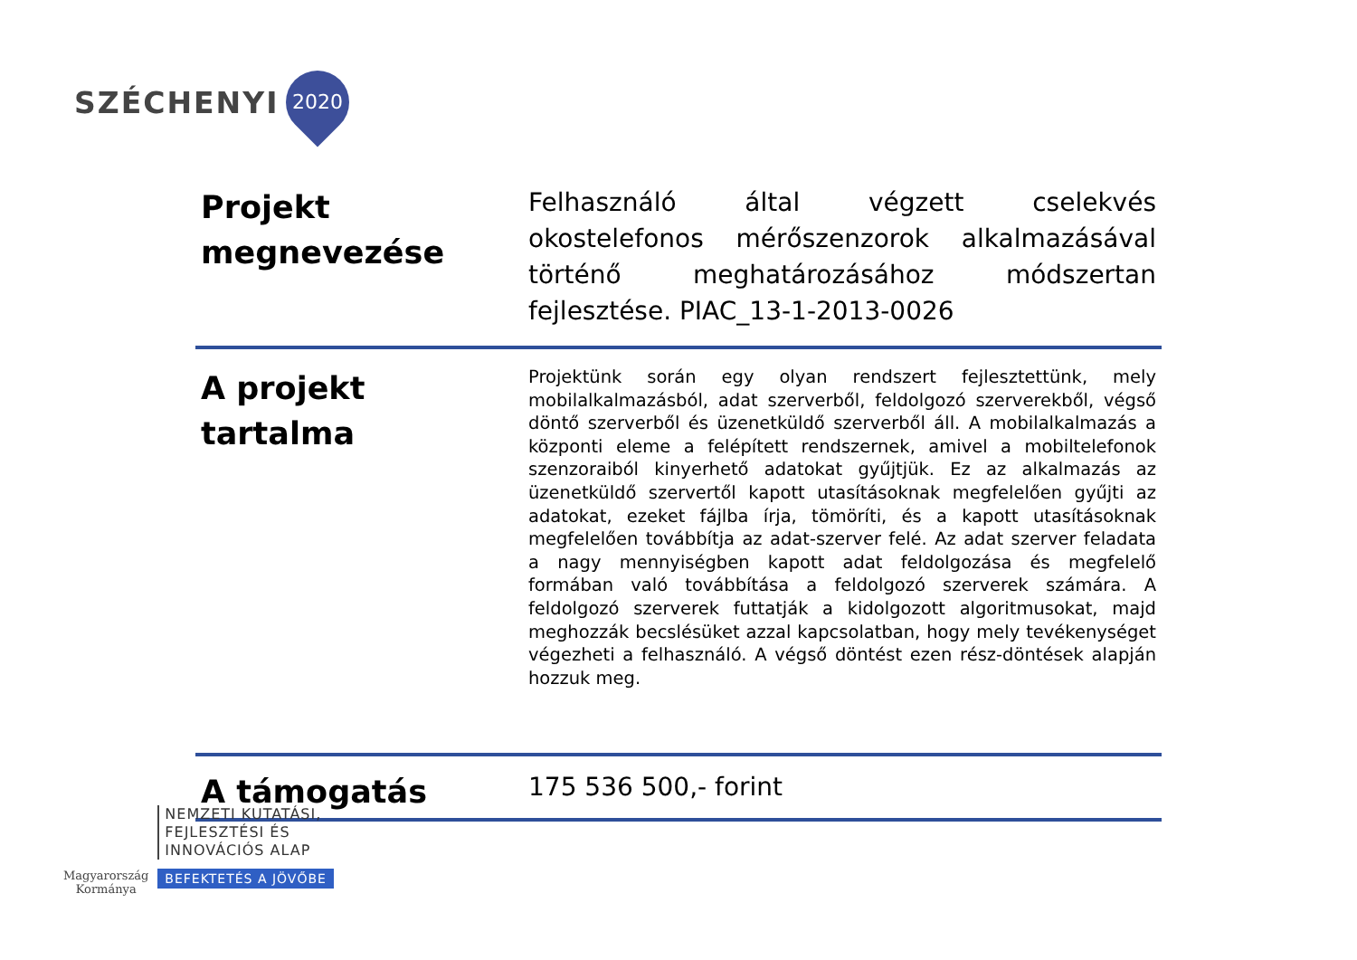SZÉCHENYI
2020
| Projekt megnevezése | Felhasználó által végzett cselekvés okostelefonos mérőszenzorok alkalmazásával történő meghatározásához módszertan fejlesztése. PIAC_13-1-2013-0026 |
| A projekt tartalma | Projektünk során egy olyan rendszert fejlesztettünk, mely mobilalkalmazásból, adat szerverből, feldolgozó szerverekből, végső döntő szerverből és üzenetküldő szerverből áll. A mobilalkalmazás a központi eleme a felépített rendszernek, amivel a mobiltelefonok szenzoraiból kinyerhető adatokat gyűjtjük. Ez az alkalmazás az üzenetküldő szervertől kapott utasításoknak megfelelően gyűjti az adatokat, ezeket fájlba írja, tömöríti, és a kapott utasításoknak megfelelően továbbítja az adat-szerver felé. Az adat szerver feladata a nagy mennyiségben kapott adat feldolgozása és megfelelő formában való továbbítása a feldolgozó szerverek számára. A feldolgozó szerverek futtatják a kidolgozott algoritmusokat, majd meghozzák becslésüket azzal kapcsolatban, hogy mely tevékenységet végezheti a felhasználó. A végső döntést ezen rész-döntések alapján hozzuk meg. |
| A támogatás | 175 536 500,- forint |
Magyarország
Kormánya
NEMZETI KUTATÁSI,
FEJLESZTÉSI ÉS
INNOVÁCIÓS ALAP
BEFEKTETÉS A JÖVŐBE